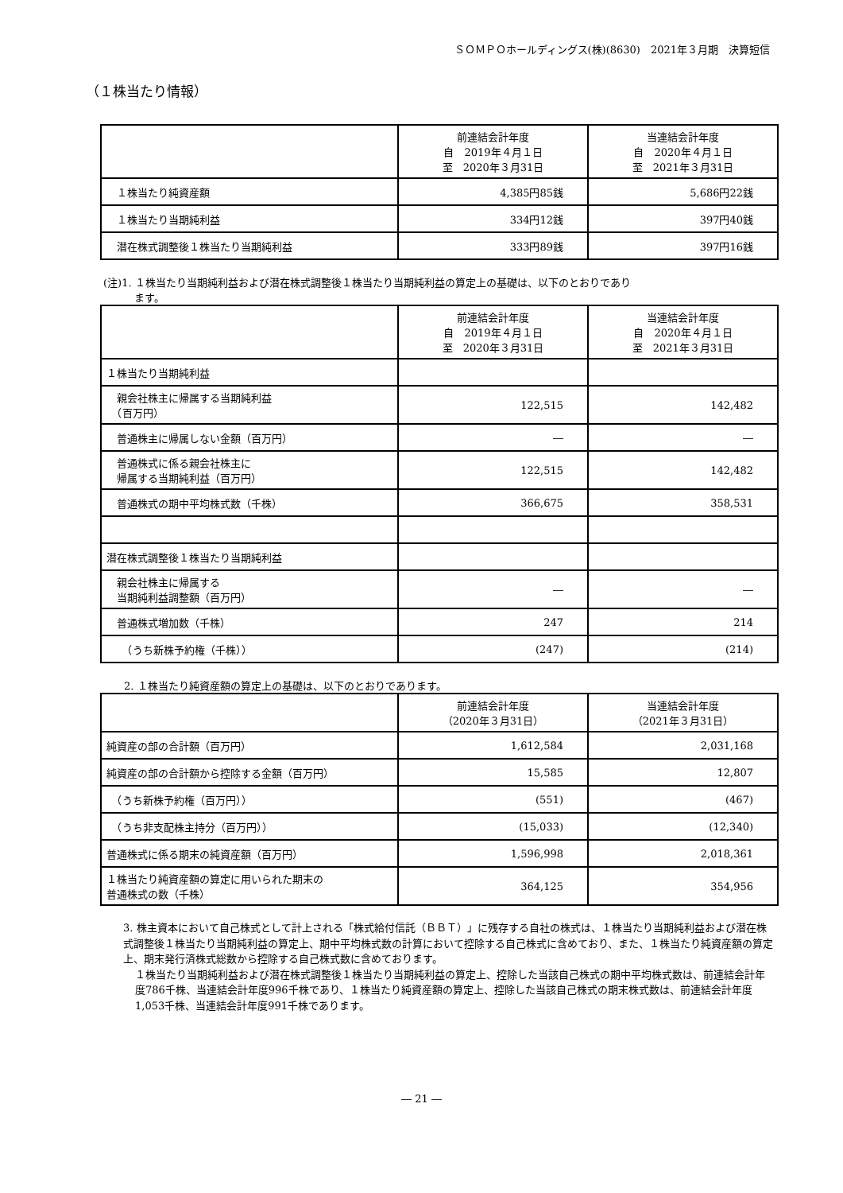ＳＯＭＰＯホールディングス(株)(8630)　2021年３月期　決算短信
（１株当たり情報）
| | 前連結会計年度 自 2019年４月１日 至 2020年３月31日 | 当連結会計年度 自 2020年４月１日 至 2021年３月31日 |
| --- | --- | --- |
| １株当たり純資産額 | 4,385円85銭 | 5,686円22銭 |
| １株当たり当期純利益 | 334円12銭 | 397円40銭 |
| 潜在株式調整後１株当たり当期純利益 | 333円89銭 | 397円16銭 |
(注)1. １株当たり当期純利益および潜在株式調整後１株当たり当期純利益の算定上の基礎は、以下のとおりであり
　　　ます。
| | 前連結会計年度 自 2019年４月１日 至 2020年３月31日 | 当連結会計年度 自 2020年４月１日 至 2021年３月31日 |
| --- | --- | --- |
| １株当たり当期純利益 | | |
| 親会社株主に帰属する当期純利益 （百万円） | 122,515 | 142,482 |
| 普通株主に帰属しない金額（百万円） | ― | ― |
| 普通株式に係る親会社株主に 帰属する当期純利益（百万円） | 122,515 | 142,482 |
| 普通株式の期中平均株式数（千株） | 366,675 | 358,531 |
| 潜在株式調整後１株当たり当期純利益 | | |
| 親会社株主に帰属する 当期純利益調整額（百万円） | ― | ― |
| 普通株式増加数（千株） | 247 | 214 |
| （うち新株予約権（千株）） | (247) | (214) |
　　2. １株当たり純資産額の算定上の基礎は、以下のとおりであります。
| | 前連結会計年度 （2020年３月31日） | 当連結会計年度 （2021年３月31日） |
| --- | --- | --- |
| 純資産の部の合計額（百万円） | 1,612,584 | 2,031,168 |
| 純資産の部の合計額から控除する金額（百万円） | 15,585 | 12,807 |
| （うち新株予約権（百万円）） | (551) | (467) |
| （うち非支配株主持分（百万円）） | (15,033) | (12,340) |
| 普通株式に係る期末の純資産額（百万円） | 1,596,998 | 2,018,361 |
| １株当たり純資産額の算定に用いられた期末の 普通株式の数（千株） | 364,125 | 354,956 |
3. 株主資本において自己株式として計上される「株式給付信託（ＢＢＴ）」に残存する自社の株式は、１株当たり当期純利益および潜在株式調整後１株当たり当期純利益の算定上、期中平均株式数の計算において控除する自己株式に含めており、また、１株当たり純資産額の算定上、期末発行済株式総数から控除する自己株式数に含めております。
１株当たり当期純利益および潜在株式調整後１株当たり当期純利益の算定上、控除した当該自己株式の期中平均株式数は、前連結会計年度786千株、当連結会計年度996千株であり、１株当たり純資産額の算定上、控除した当該自己株式の期末株式数は、前連結会計年度1,053千株、当連結会計年度991千株であります。
― 21 ―